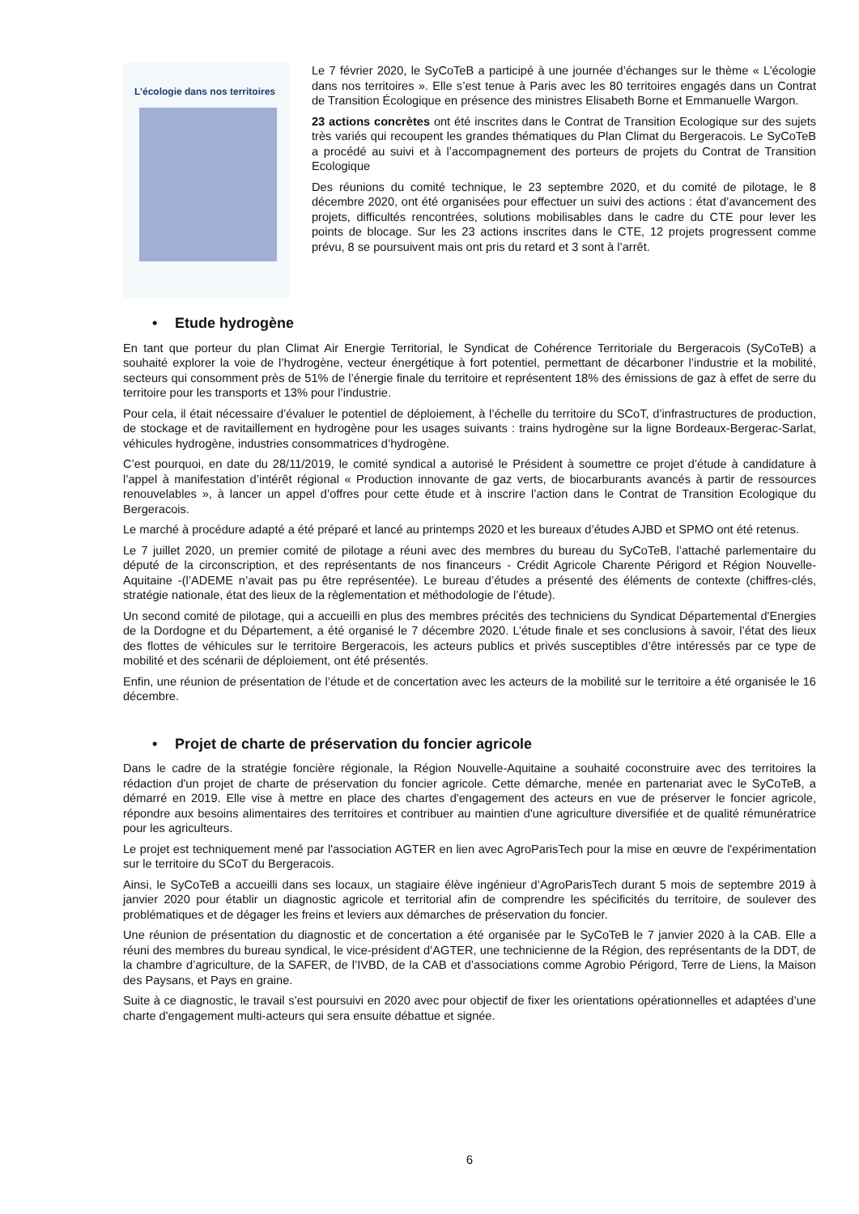L’écologie dans nos territoires
Le 7 février 2020, le SyCoTeB a participé à une journée d’échanges sur le thème « L’écologie dans nos territoires ». Elle s’est tenue à Paris avec les 80 territoires engagés dans un Contrat de Transition Écologique en présence des ministres Elisabeth Borne et Emmanuelle Wargon.
23 actions concrètes ont été inscrites dans le Contrat de Transition Ecologique sur des sujets très variés qui recoupent les grandes thématiques du Plan Climat du Bergeracois. Le SyCoTeB a procédé au suivi et à l’accompagnement des porteurs de projets du Contrat de Transition Ecologique
Des réunions du comité technique, le 23 septembre 2020, et du comité de pilotage, le 8 décembre 2020, ont été organisées pour effectuer un suivi des actions : état d’avancement des projets, difficultés rencontrées, solutions mobilisables dans le cadre du CTE pour lever les points de blocage. Sur les 23 actions inscrites dans le CTE, 12 projets progressent comme prévu, 8 se poursuivent mais ont pris du retard et 3 sont à l’arrêt.
• Etude hydrogène
En tant que porteur du plan Climat Air Energie Territorial, le Syndicat de Cohérence Territoriale du Bergeracois (SyCoTeB) a souhaité explorer la voie de l’hydrogène, vecteur énergétique à fort potentiel, permettant de décarboner l’industrie et la mobilité, secteurs qui consomment près de 51% de l’énergie finale du territoire et représentent 18% des émissions de gaz à effet de serre du territoire pour les transports et 13% pour l’industrie.
Pour cela, il était nécessaire d’évaluer le potentiel de déploiement, à l’échelle du territoire du SCoT, d’infrastructures de production, de stockage et de ravitaillement en hydrogène pour les usages suivants : trains hydrogène sur la ligne Bordeaux-Bergerac-Sarlat, véhicules hydrogène, industries consommatrices d’hydrogène.
C’est pourquoi, en date du 28/11/2019, le comité syndical a autorisé le Président à soumettre ce projet d’étude à candidature à l’appel à manifestation d’intérêt régional « Production innovante de gaz verts, de biocarburants avancés à partir de ressources renouvelables », à lancer un appel d’offres pour cette étude et à inscrire l’action dans le Contrat de Transition Ecologique du Bergeracois.
Le marché à procédure adapté a été préparé et lancé au printemps 2020 et les bureaux d’études AJBD et SPMO ont été retenus.
Le 7 juillet 2020, un premier comité de pilotage a réuni avec des membres du bureau du SyCoTeB, l’attaché parlementaire du député de la circonscription, et des représentants de nos financeurs - Crédit Agricole Charente Périgord et Région Nouvelle-Aquitaine -(l’ADEME n’avait pas pu être représentée). Le bureau d’études a présenté des éléments de contexte (chiffres-clés, stratégie nationale, état des lieux de la règlementation et méthodologie de l’étude).
Un second comité de pilotage, qui a accueilli en plus des membres précités des techniciens du Syndicat Départemental d'Energies de la Dordogne et du Département, a été organisé le 7 décembre 2020. L’étude finale et ses conclusions à savoir, l’état des lieux des flottes de véhicules sur le territoire Bergeracois, les acteurs publics et privés susceptibles d’être intéressés par ce type de mobilité et des scénarii de déploiement, ont été présentés.
Enfin, une réunion de présentation de l’étude et de concertation avec les acteurs de la mobilité sur le territoire a été organisée le 16 décembre.
• Projet de charte de préservation du foncier agricole
Dans le cadre de la stratégie foncière régionale, la Région Nouvelle-Aquitaine a souhaité coconstruire avec des territoires la rédaction d'un projet de charte de préservation du foncier agricole. Cette démarche, menée en partenariat avec le SyCoTeB, a démarré en 2019. Elle vise à mettre en place des chartes d'engagement des acteurs en vue de préserver le foncier agricole, répondre aux besoins alimentaires des territoires et contribuer au maintien d'une agriculture diversifiée et de qualité rémunératrice pour les agriculteurs.
Le projet est techniquement mené par l'association AGTER en lien avec AgroParisTech pour la mise en œuvre de l'expérimentation sur le territoire du SCoT du Bergeracois.
Ainsi, le SyCoTeB a accueilli dans ses locaux, un stagiaire élève ingénieur d’AgroParisTech durant 5 mois de septembre 2019 à janvier 2020 pour établir un diagnostic agricole et territorial afin de comprendre les spécificités du territoire, de soulever des problématiques et de dégager les freins et leviers aux démarches de préservation du foncier.
Une réunion de présentation du diagnostic et de concertation a été organisée par le SyCoTeB le 7 janvier 2020 à la CAB. Elle a réuni des membres du bureau syndical, le vice-président d’AGTER, une technicienne de la Région, des représentants de la DDT, de la chambre d’agriculture, de la SAFER, de l’IVBD, de la CAB et d’associations comme Agrobio Périgord, Terre de Liens, la Maison des Paysans, et Pays en graine.
Suite à ce diagnostic, le travail s’est poursuivi en 2020 avec pour objectif de fixer les orientations opérationnelles et adaptées d’une charte d'engagement multi-acteurs qui sera ensuite débattue et signée.
6